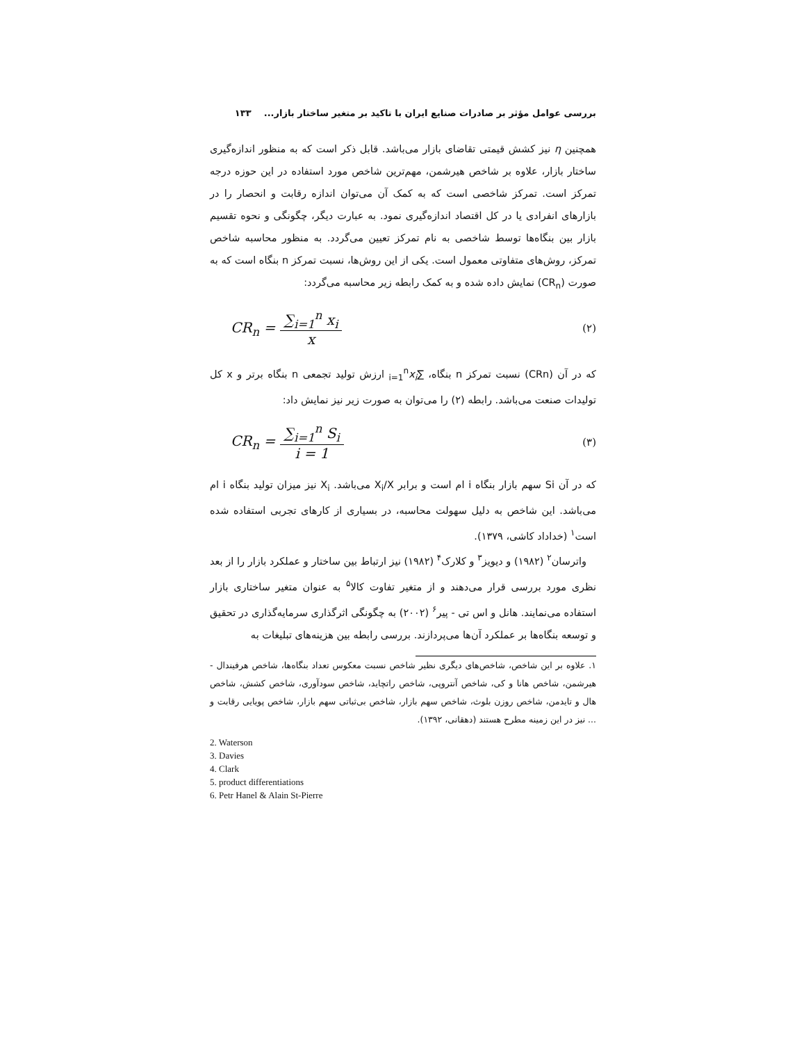بررسی عوامل مؤثر بر صادرات صنایع ایران با تاکید بر متغیر ساختار بازار... ۱۳۳
همچنین η نیز کشش قیمتی تقاضای بازار می‌باشد. قابل ذکر است که به منظور اندازه‌گیری ساختار بازار، علاوه بر شاخص هیرشمن، مهم‌ترین شاخص مورد استفاده در این حوزه درجه تمرکز است. تمرکز شاخصی است که به کمک آن می‌توان اندازه رقابت و انحصار را در بازارهای انفرادی یا در کل اقتصاد اندازه‌گیری نمود. به عبارت دیگر، چگونگی و نحوه تقسیم بازار بین بنگاه‌ها توسط شاخصی به نام تمرکز تعیین می‌گردد. به منظور محاسبه شاخص تمرکز، روش‌های متفاوتی معمول است. یکی از این روش‌ها، نسبت تمرکز n بنگاه است که به صورت (CR<sub>n</sub>) نمایش داده شده و به کمک رابطه زیر محاسبه می‌گردد:
CR<sub>n</sub> = ∑<sub>i=1</sub><sup>n</sup> x<sub>i</sub> x (۲)
که در آن (CRn) نسبت تمرکز n بنگاه، ∑<sub>i=1</sub><sup>n</sup>x<sub>i</sub> ارزش تولید تجمعی n بنگاه برتر و x کل تولیدات صنعت می‌باشد. رابطه (۲) را می‌توان به صورت زیر نیز نمایش داد:
CR<sub>n</sub> = ∑<sub>i=1</sub><sup>n</sup> S<sub>i</sub> i = 1 (۳)
که در آن Si سهم بازار بنگاه i ام است و برابر X<sub>i</sub>/X می‌باشد. X<sub>i</sub> نیز میزان تولید بنگاه i ام می‌باشد. این شاخص به دلیل سهولت محاسبه، در بسیاری از کارهای تجربی استفاده شده است<sup>۱</sup> (خداداد کاشی، ۱۳۷۹).
واترسان<sup>۲</sup> (۱۹۸۲) و دیویز<sup>۳</sup> و کلارک<sup>۴</sup> (۱۹۸۲) نیز ارتباط بین ساختار و عملکرد بازار را از بعد نظری مورد بررسی قرار می‌دهند و از متغیر تفاوت کالا<sup>۵</sup> به عنوان متغیر ساختاری بازار استفاده می‌نمایند. هانل و اس تی - پیر<sup>۶</sup> (۲۰۰۲) به چگونگی اثرگذاری سرمایه‌گذاری در تحقیق و توسعه بنگاه‌ها بر عملکرد آن‌ها می‌پردازند. بررسی رابطه بین هزینه‌های تبلیغات به
۱. علاوه بر این شاخص، شاخص‌های دیگری نظیر شاخص نسبت معکوس تعداد بنگاه‌ها، شاخص هرفیندال - هیرشمن، شاخص هانا و کی، شاخص آنتروپی، شاخص راتچاید، شاخص سودآوری، شاخص کشش، شاخص هال و تایدمن، شاخص روزن بلوث، شاخص سهم بازار، شاخص بی‌ثباتی سهم بازار، شاخص پویایی رقابت و ... نیز در این زمینه مطرح هستند (دهقانی، ۱۳۹۲).
2. Waterson
3. Davies
4. Clark
5. product differentiations
6. Petr Hanel & Alain St-Pierre